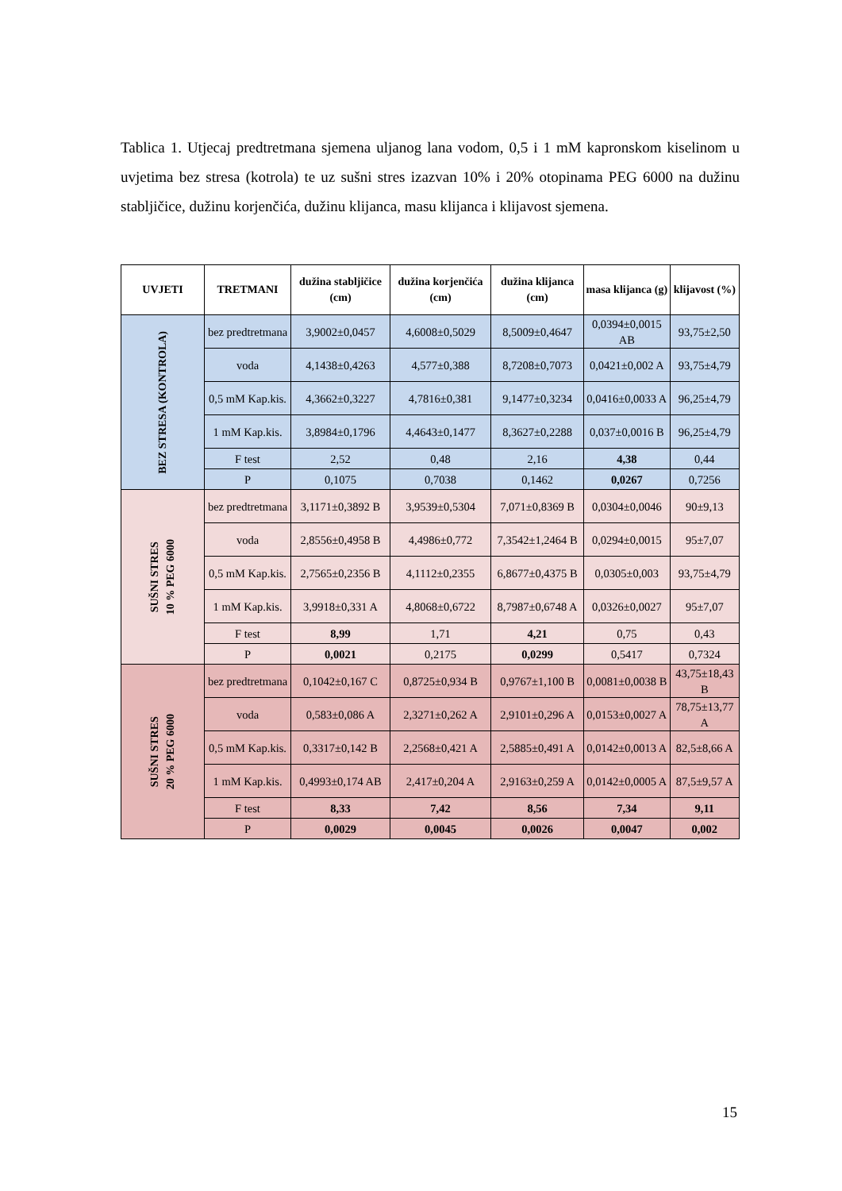Tablica 1. Utjecaj predtretmana sjemena uljanog lana vodom, 0,5 i 1 mM kapronskom kiselinom u uvjetima bez stresa (kotrola) te uz sušni stres izazvan 10% i 20% otopinama PEG 6000 na dužinu stabljičice, dužinu korjenčića, dužinu klijanca, masu klijanca i klijavost sjemena.
| UVJETI | TRETMANI | dužina stabljičice (cm) | dužina korjenčića (cm) | dužina klijanca (cm) | masa klijanca (g) | klijavost (%) |
| --- | --- | --- | --- | --- | --- | --- |
| BEZ STRESA (KONTROLA) | bez predtretmana | 3,9002±0,0457 | 4,6008±0,5029 | 8,5009±0,4647 | 0,0394±0,0015 AB | 93,75±2,50 |
| | voda | 4,1438±0,4263 | 4,577±0,388 | 8,7208±0,7073 | 0,0421±0,002 A | 93,75±4,79 |
| | 0,5 mM Kap.kis. | 4,3662±0,3227 | 4,7816±0,381 | 9,1477±0,3234 | 0,0416±0,0033 A | 96,25±4,79 |
| | 1 mM Kap.kis. | 3,8984±0,1796 | 4,4643±0,1477 | 8,3627±0,2288 | 0,037±0,0016 B | 96,25±4,79 |
| | F test | 2,52 | 0,48 | 2,16 | 4,38 | 0,44 |
| | P | 0,1075 | 0,7038 | 0,1462 | 0,0267 | 0,7256 |
| SUŠNI STRES 10 % PEG 6000 | bez predtretmana | 3,1171±0,3892 B | 3,9539±0,5304 | 7,071±0,8369 B | 0,0304±0,0046 | 90±9,13 |
| | voda | 2,8556±0,4958 B | 4,4986±0,772 | 7,3542±1,2464 B | 0,0294±0,0015 | 95±7,07 |
| | 0,5 mM Kap.kis. | 2,7565±0,2356 B | 4,1112±0,2355 | 6,8677±0,4375 B | 0,0305±0,003 | 93,75±4,79 |
| | 1 mM Kap.kis. | 3,9918±0,331 A | 4,8068±0,6722 | 8,7987±0,6748 A | 0,0326±0,0027 | 95±7,07 |
| | F test | 8,99 | 1,71 | 4,21 | 0,75 | 0,43 |
| | P | 0,0021 | 0,2175 | 0,0299 | 0,5417 | 0,7324 |
| SUŠNI STRES 20 % PEG 6000 | bez predtretmana | 0,1042±0,167 C | 0,8725±0,934 B | 0,9767±1,100 B | 0,0081±0,0038 B | 43,75±18,43 B |
| | voda | 0,583±0,086 A | 2,3271±0,262 A | 2,9101±0,296 A | 0,0153±0,0027 A | 78,75±13,77 A |
| | 0,5 mM Kap.kis. | 0,3317±0,142 B | 2,2568±0,421 A | 2,5885±0,491 A | 0,0142±0,0013 A | 82,5±8,66 A |
| | 1 mM Kap.kis. | 0,4993±0,174 AB | 2,417±0,204 A | 2,9163±0,259 A | 0,0142±0,0005 A | 87,5±9,57 A |
| | F test | 8,33 | 7,42 | 8,56 | 7,34 | 9,11 |
| | P | 0,0029 | 0,0045 | 0,0026 | 0,0047 | 0,002 |
15